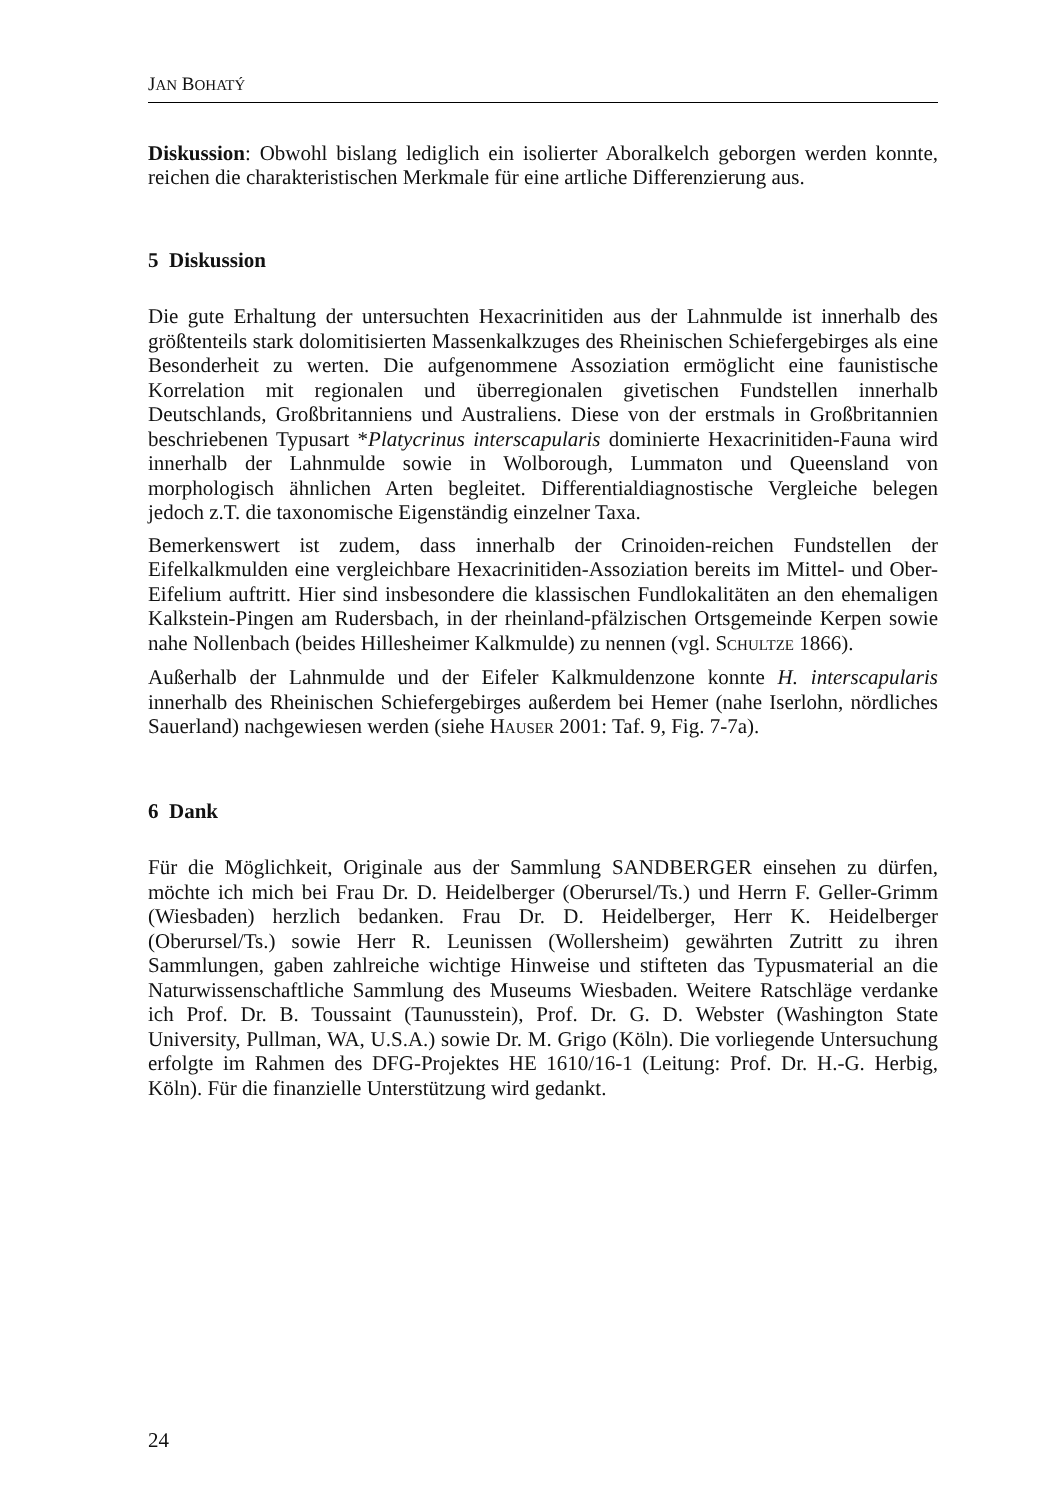JAN BOHATÝ
Diskussion: Obwohl bislang lediglich ein isolierter Aboralkelch geborgen werden konnte, reichen die charakteristischen Merkmale für eine artliche Differenzierung aus.
5 Diskussion
Die gute Erhaltung der untersuchten Hexacrinitiden aus der Lahnmulde ist innerhalb des größtenteils stark dolomitisierten Massenkalkzuges des Rheinischen Schiefergebirges als eine Besonderheit zu werten. Die aufgenommene Assoziation ermöglicht eine faunistische Korrelation mit regionalen und überregionalen givetischen Fundstellen innerhalb Deutschlands, Großbritanniens und Australiens. Diese von der erstmals in Großbritannien beschriebenen Typusart *Platycrinus interscapularis dominierte Hexacrinitiden-Fauna wird innerhalb der Lahnmulde sowie in Wolborough, Lummaton und Queensland von morphologisch ähnlichen Arten begleitet. Differentialdiagnostische Vergleiche belegen jedoch z.T. die taxonomische Eigenständig einzelner Taxa.
Bemerkenswert ist zudem, dass innerhalb der Crinoiden-reichen Fundstellen der Eifelkalkmulden eine vergleichbare Hexacrinitiden-Assoziation bereits im Mittel- und Ober-Eifelium auftritt. Hier sind insbesondere die klassischen Fundlokalitäten an den ehemaligen Kalkstein-Pingen am Rudersbach, in der rheinland-pfälzischen Ortsgemeinde Kerpen sowie nahe Nollenbach (beides Hillesheimer Kalkmulde) zu nennen (vgl. SCHULTZE 1866).
Außerhalb der Lahnmulde und der Eifeler Kalkmuldenzone konnte H. interscapularis innerhalb des Rheinischen Schiefergebirges außerdem bei Hemer (nahe Iserlohn, nördliches Sauerland) nachgewiesen werden (siehe HAUSER 2001: Taf. 9, Fig. 7-7a).
6 Dank
Für die Möglichkeit, Originale aus der Sammlung SANDBERGER einsehen zu dürfen, möchte ich mich bei Frau Dr. D. Heidelberger (Oberursel/Ts.) und Herrn F. Geller-Grimm (Wiesbaden) herzlich bedanken. Frau Dr. D. Heidelberger, Herr K. Heidelberger (Oberursel/Ts.) sowie Herr R. Leunissen (Wollersheim) gewährten Zutritt zu ihren Sammlungen, gaben zahlreiche wichtige Hinweise und stifteten das Typusmaterial an die Naturwissenschaftliche Sammlung des Museums Wiesbaden. Weitere Ratschläge verdanke ich Prof. Dr. B. Toussaint (Taunusstein), Prof. Dr. G. D. Webster (Washington State University, Pullman, WA, U.S.A.) sowie Dr. M. Grigo (Köln). Die vorliegende Untersuchung erfolgte im Rahmen des DFG-Projektes HE 1610/16-1 (Leitung: Prof. Dr. H.-G. Herbig, Köln). Für die finanzielle Unterstützung wird gedankt.
24